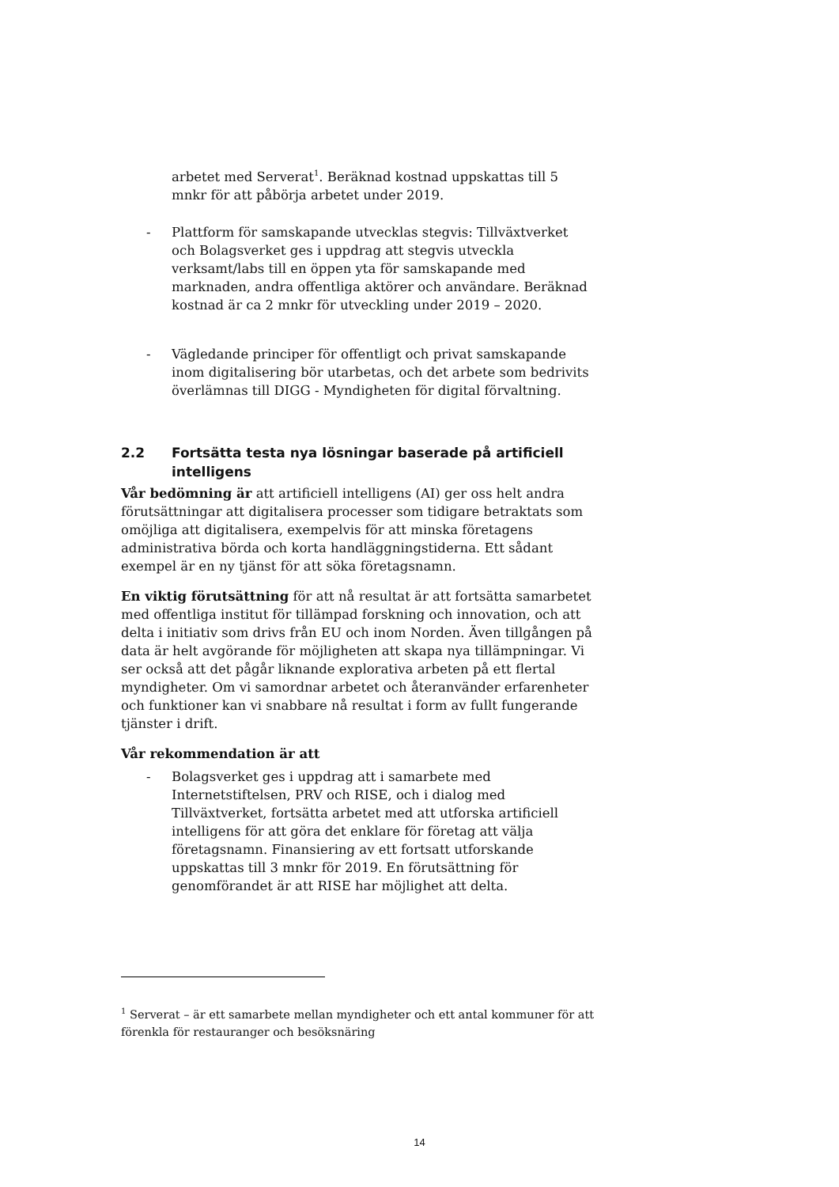arbetet med Serverat<sup>1</sup>. Beräknad kostnad uppskattas till 5 mnkr för att påbörja arbetet under 2019.
- Plattform för samskapande utvecklas stegvis: Tillväxtverket och Bolagsverket ges i uppdrag att stegvis utveckla verksamt/labs till en öppen yta för samskapande med marknaden, andra offentliga aktörer och användare. Beräknad kostnad är ca 2 mnkr för utveckling under 2019 – 2020.
- Vägledande principer för offentligt och privat samskapande inom digitalisering bör utarbetas, och det arbete som bedrivits överlämnas till DIGG - Myndigheten för digital förvaltning.
2.2 Fortsätta testa nya lösningar baserade på artificiell intelligens
Vår bedömning är att artificiell intelligens (AI) ger oss helt andra förutsättningar att digitalisera processer som tidigare betraktats som omöjliga att digitalisera, exempelvis för att minska företagens administrativa börda och korta handläggningstiderna. Ett sådant exempel är en ny tjänst för att söka företagsnamn.
En viktig förutsättning för att nå resultat är att fortsätta samarbetet med offentliga institut för tillämpad forskning och innovation, och att delta i initiativ som drivs från EU och inom Norden. Även tillgången på data är helt avgörande för möjligheten att skapa nya tillämpningar. Vi ser också att det pågår liknande explorativa arbeten på ett flertal myndigheter. Om vi samordnar arbetet och återanvänder erfarenheter och funktioner kan vi snabbare nå resultat i form av fullt fungerande tjänster i drift.
Vår rekommendation är att
- Bolagsverket ges i uppdrag att i samarbete med Internetstiftelsen, PRV och RISE, och i dialog med Tillväxtverket, fortsätta arbetet med att utforska artificiell intelligens för att göra det enklare för företag att välja företagsnamn. Finansiering av ett fortsatt utforskande uppskattas till 3 mnkr för 2019. En förutsättning för genomförandet är att RISE har möjlighet att delta.
<sup>1</sup> Serverat – är ett samarbete mellan myndigheter och ett antal kommuner för att förenkla för restauranger och besöksnäring
14